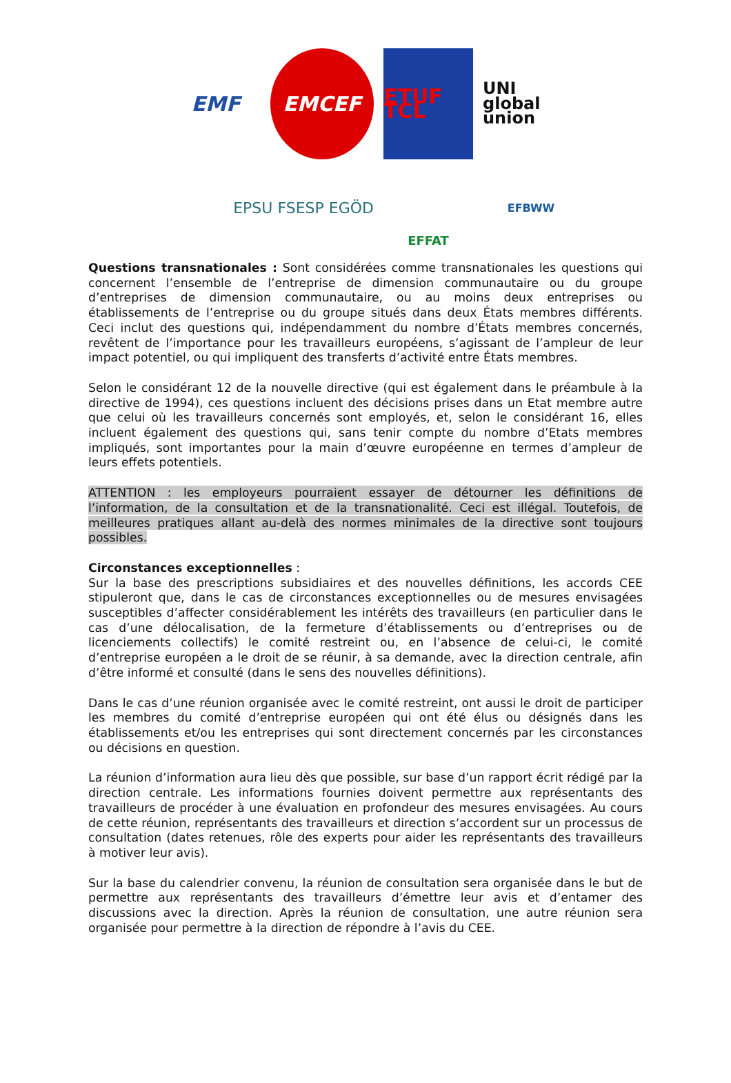EMF
EMCEF
ETUF TCL
UNI global union
EPSU FSESP EGÖD
EFFAT
EFBWW
Questions transnationales : Sont considérées comme transnationales les questions qui concernent l’ensemble de l’entreprise de dimension communautaire ou du groupe d’entreprises de dimension communautaire, ou au moins deux entreprises ou établissements de l’entreprise ou du groupe situés dans deux États membres différents. Ceci inclut des questions qui, indépendamment du nombre d’États membres concernés, revêtent de l’importance pour les travailleurs européens, s’agissant de l’ampleur de leur impact potentiel, ou qui impliquent des transferts d’activité entre États membres.
Selon le considérant 12 de la nouvelle directive (qui est également dans le préambule à la directive de 1994), ces questions incluent des décisions prises dans un Etat membre autre que celui où les travailleurs concernés sont employés, et, selon le considérant 16, elles incluent également des questions qui, sans tenir compte du nombre d’Etats membres impliqués, sont importantes pour la main d’œuvre européenne en termes d’ampleur de leurs effets potentiels.
ATTENTION : les employeurs pourraient essayer de détourner les définitions de l’information, de la consultation et de la transnationalité. Ceci est illégal. Toutefois, de meilleures pratiques allant au-delà des normes minimales de la directive sont toujours possibles.
Circonstances exceptionnelles :
Sur la base des prescriptions subsidiaires et des nouvelles définitions, les accords CEE stipuleront que, dans le cas de circonstances exceptionnelles ou de mesures envisagées susceptibles d’affecter considérablement les intérêts des travailleurs (en particulier dans le cas d’une délocalisation, de la fermeture d’établissements ou d’entreprises ou de licenciements collectifs) le comité restreint ou, en l’absence de celui-ci, le comité d’entreprise européen a le droit de se réunir, à sa demande, avec la direction centrale, afin d’être informé et consulté (dans le sens des nouvelles définitions).
Dans le cas d’une réunion organisée avec le comité restreint, ont aussi le droit de participer les membres du comité d’entreprise européen qui ont été élus ou désignés dans les établissements et/ou les entreprises qui sont directement concernés par les circonstances ou décisions en question.
La réunion d’information aura lieu dès que possible, sur base d’un rapport écrit rédigé par la direction centrale. Les informations fournies doivent permettre aux représentants des travailleurs de procéder à une évaluation en profondeur des mesures envisagées. Au cours de cette réunion, représentants des travailleurs et direction s’accordent sur un processus de consultation (dates retenues, rôle des experts pour aider les représentants des travailleurs à motiver leur avis).
Sur la base du calendrier convenu, la réunion de consultation sera organisée dans le but de permettre aux représentants des travailleurs d’émettre leur avis et d’entamer des discussions avec la direction. Après la réunion de consultation, une autre réunion sera organisée pour permettre à la direction de répondre à l’avis du CEE.